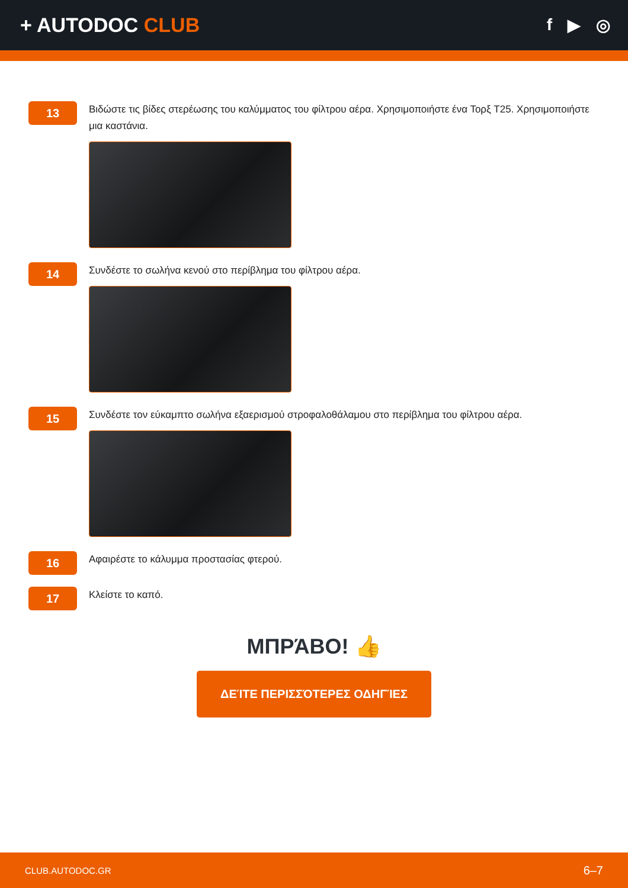+ AUTODOC CLUB
f ▶ ◎
13
Βιδώστε τις βίδες στερέωσης του καλύμματος του φίλτρου αέρα. Χρησιμοποιήστε ένα Τορξ T25. Χρησιμοποιήστε μια καστάνια.
14
Συνδέστε το σωλήνα κενού στο περίβλημα του φίλτρου αέρα.
15
Συνδέστε τον εύκαμπτο σωλήνα εξαερισμού στροφαλοθάλαμου στο περίβλημα του φίλτρου αέρα.
16
Αφαιρέστε το κάλυμμα προστασίας φτερού.
17
Κλείστε το καπό.
ΜΠΡΆΒΟ! 👍
ΔΕΊΤΕ ΠΕΡΙΣΣΌΤΕΡΕΣ ΟΔΗΓΊΕΣ
CLUB.AUTODOC.GR 6–7